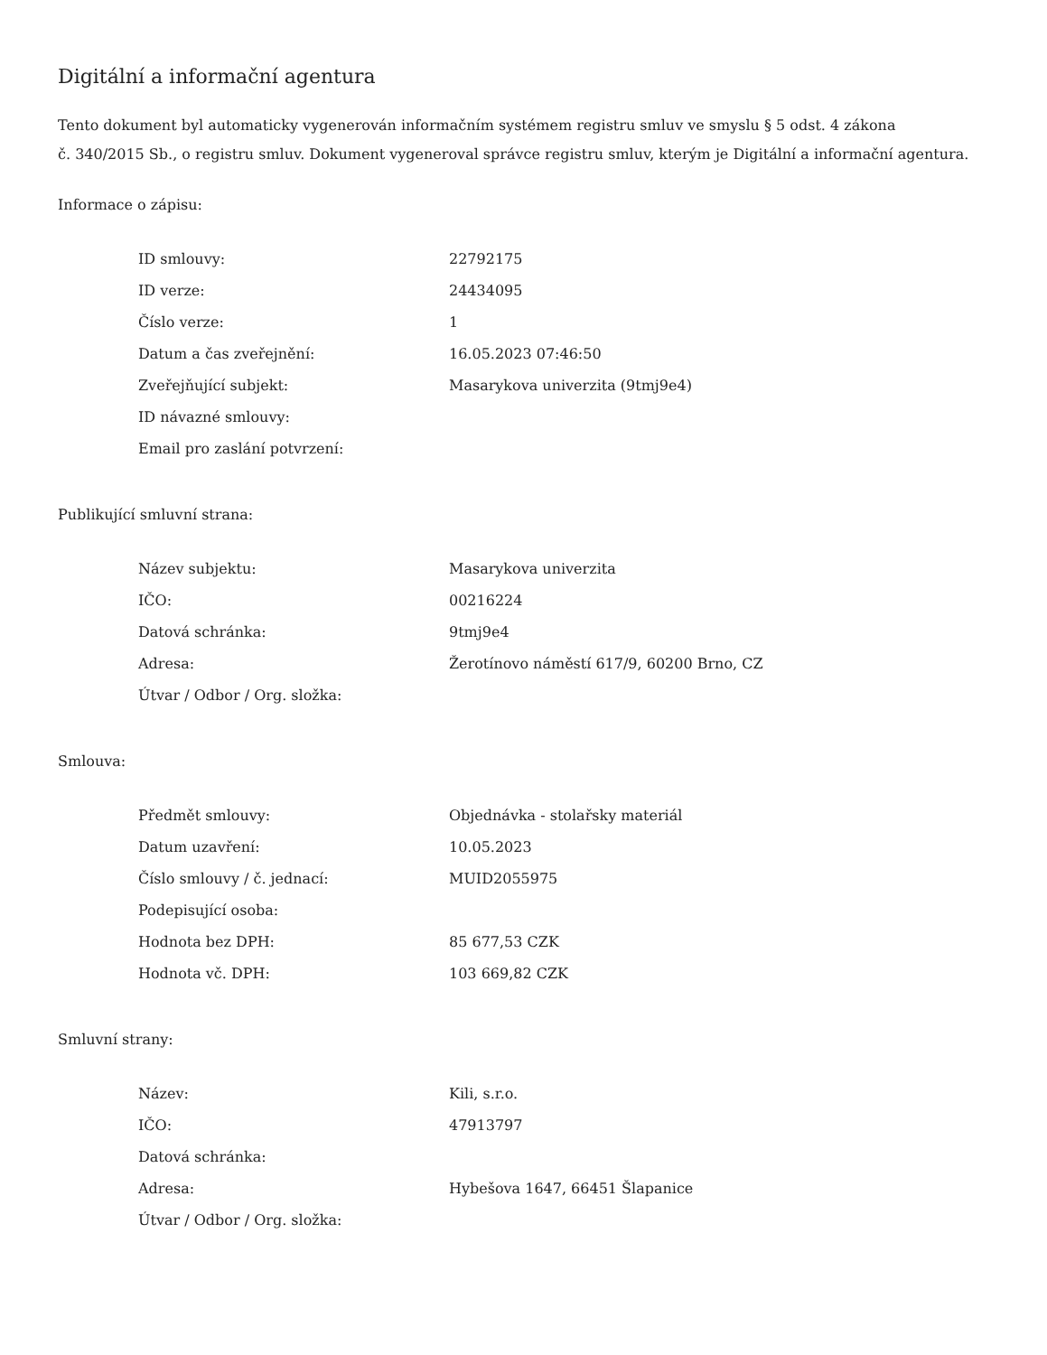Digitální a informační agentura
Tento dokument byl automaticky vygenerován informačním systémem registru smluv ve smyslu § 5 odst. 4 zákona
č. 340/2015 Sb., o registru smluv. Dokument vygeneroval správce registru smluv, kterým je Digitální a informační agentura.
Informace o zápisu:
| ID smlouvy: | 22792175 |
| ID verze: | 24434095 |
| Číslo verze: | 1 |
| Datum a čas zveřejnění: | 16.05.2023 07:46:50 |
| Zveřejňující subjekt: | Masarykova univerzita (9tmj9e4) |
| ID návazné smlouvy: | |
| Email pro zaslání potvrzení: | |
Publikující smluvní strana:
| Název subjektu: | Masarykova univerzita |
| IČO: | 00216224 |
| Datová schránka: | 9tmj9e4 |
| Adresa: | Žerotínovo náměstí 617/9, 60200 Brno, CZ |
| Útvar / Odbor / Org. složka: | |
Smlouva:
| Předmět smlouvy: | Objednávka - stolařsky materiál |
| Datum uzavření: | 10.05.2023 |
| Číslo smlouvy / č. jednací: | MUID2055975 |
| Podepisující osoba: | |
| Hodnota bez DPH: | 85 677,53 CZK |
| Hodnota vč. DPH: | 103 669,82 CZK |
Smluvní strany:
| Název: | Kili, s.r.o. |
| IČO: | 47913797 |
| Datová schránka: | |
| Adresa: | Hybešova 1647, 66451 Šlapanice |
| Útvar / Odbor / Org. složka: | |